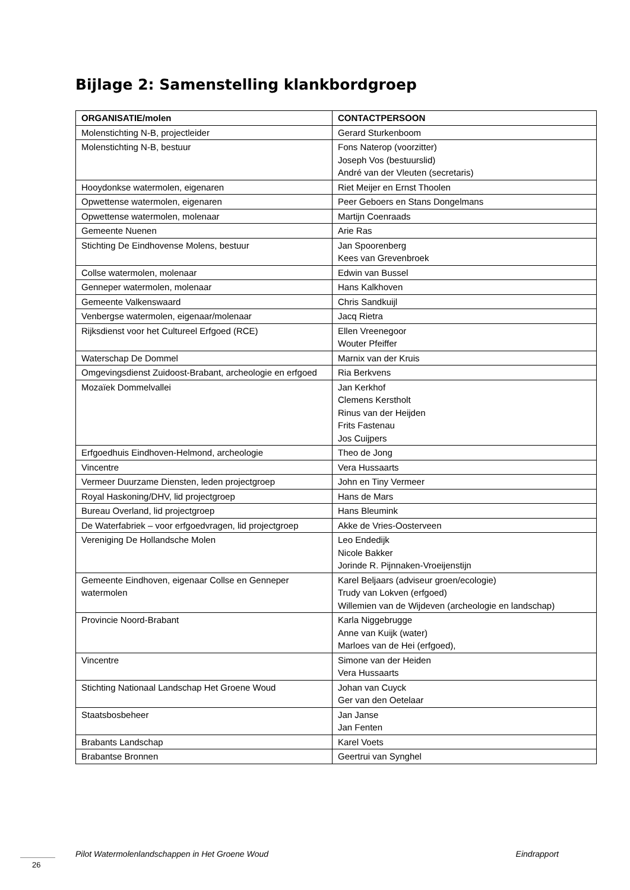Bijlage 2: Samenstelling klankbordgroep
| ORGANISATIE/molen | CONTACTPERSOON |
| --- | --- |
| Molenstichting N-B, projectleider | Gerard Sturkenboom |
| Molenstichting N-B, bestuur | Fons Naterop (voorzitter) Joseph Vos (bestuurslid) André van der Vleuten (secretaris) |
| Hooydonkse watermolen, eigenaren | Riet Meijer en Ernst Thoolen |
| Opwettense watermolen, eigenaren | Peer Geboers en Stans Dongelmans |
| Opwettense watermolen, molenaar | Martijn Coenraads |
| Gemeente Nuenen | Arie Ras |
| Stichting De Eindhovense Molens, bestuur | Jan Spoorenberg Kees van Grevenbroek |
| Collse watermolen, molenaar | Edwin van Bussel |
| Genneper watermolen, molenaar | Hans Kalkhoven |
| Gemeente Valkenswaard | Chris Sandkuijl |
| Venbergse watermolen, eigenaar/molenaar | Jacq Rietra |
| Rijksdienst voor het Cultureel Erfgoed (RCE) | Ellen Vreenegoor Wouter Pfeiffer |
| Waterschap De Dommel | Marnix van der Kruis |
| Omgevingsdienst Zuidoost-Brabant, archeologie en erfgoed | Ria Berkvens |
| Mozaïek Dommelvallei | Jan Kerkhof Clemens Kerstholt Rinus van der Heijden Frits Fastenau Jos Cuijpers |
| Erfgoedhuis Eindhoven-Helmond, archeologie | Theo de Jong |
| Vincentre | Vera Hussaarts |
| Vermeer Duurzame Diensten, leden projectgroep | John en Tiny Vermeer |
| Royal Haskoning/DHV, lid projectgroep | Hans de Mars |
| Bureau Overland, lid projectgroep | Hans Bleumink |
| De Waterfabriek – voor erfgoedvragen, lid projectgroep | Akke de Vries-Oosterveen |
| Vereniging De Hollandsche Molen | Leo Endedijk Nicole Bakker Jorinde R. Pijnnaken-Vroeijenstijn |
| Gemeente Eindhoven, eigenaar Collse en Genneper watermolen | Karel Beljaars (adviseur groen/ecologie) Trudy van Lokven (erfgoed) Willemien van de Wijdeven (archeologie en landschap) |
| Provincie Noord-Brabant | Karla Niggebrugge Anne van Kuijk (water) Marloes van de Hei (erfgoed), |
| Vincentre | Simone van der Heiden Vera Hussaarts |
| Stichting Nationaal Landschap Het Groene Woud | Johan van Cuyck Ger van den Oetelaar |
| Staatsbosbeheer | Jan Janse Jan Fenten |
| Brabants Landschap | Karel Voets |
| Brabantse Bronnen | Geertrui van Synghel |
Pilot Watermolenlandschappen in Het Groene Woud Eindrapport
26